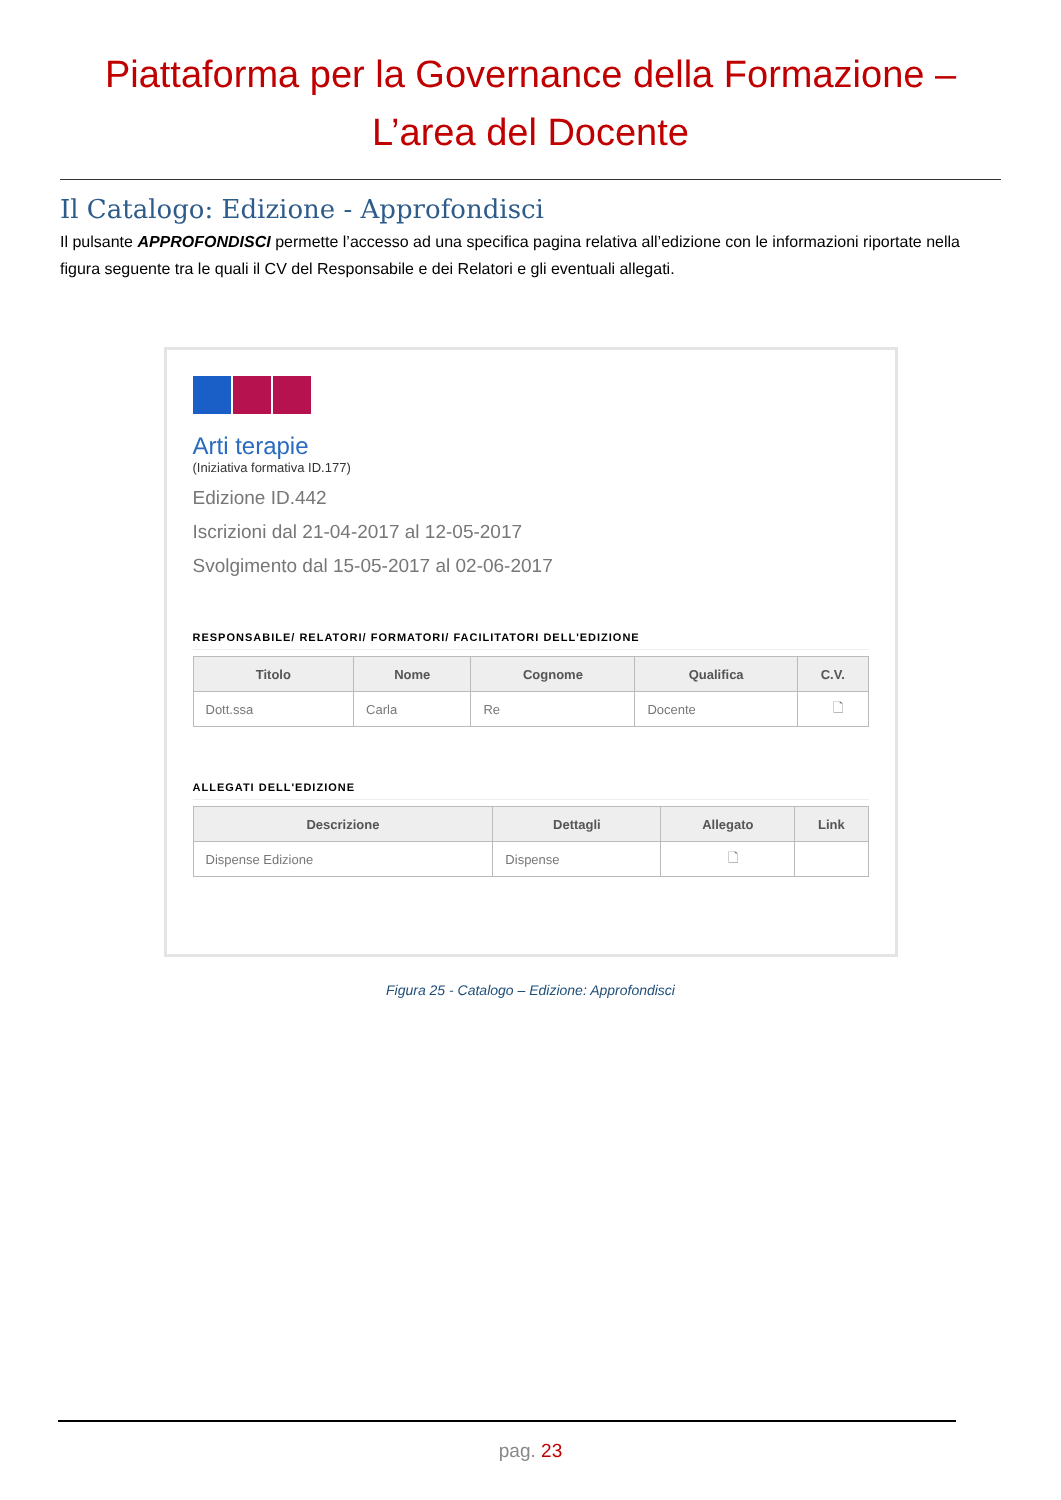Piattaforma per la Governance della Formazione –
L’area del Docente
Il Catalogo: Edizione - Approfondisci
Il pulsante APPROFONDISCI permette l’accesso ad una specifica pagina relativa all’edizione con le informazioni riportate nella figura seguente tra le quali il CV del Responsabile e dei Relatori e gli eventuali allegati.
Arti terapie
(Iniziativa formativa ID.177)
Edizione ID.442
Iscrizioni dal 21-04-2017 al 12-05-2017
Svolgimento dal 15-05-2017 al 02-06-2017
RESPONSABILE/ RELATORI/ FORMATORI/ FACILITATORI DELL'EDIZIONE
| Titolo | Nome | Cognome | Qualifica | C.V. |
| --- | --- | --- | --- | --- |
| Dott.ssa | Carla | Re | Docente | 🗋 |
ALLEGATI DELL'EDIZIONE
| Descrizione | Dettagli | Allegato | Link |
| --- | --- | --- | --- |
| Dispense Edizione | Dispense | 🗋 | |
Figura 25 - Catalogo – Edizione: Approfondisci
pag. 23